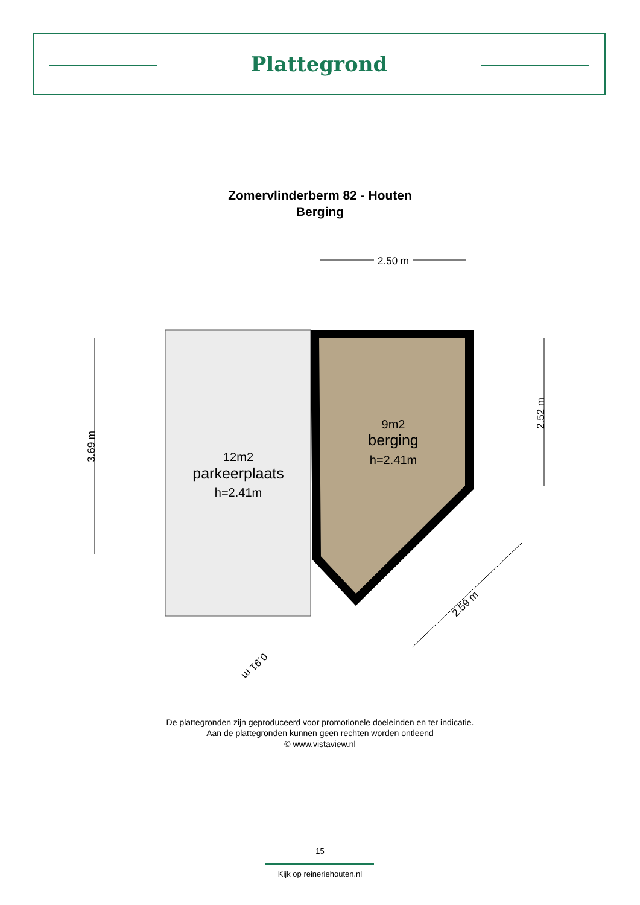Plattegrond
Zomervlinderberm 82 - Houten
Berging
2.50 m
9m2
berging
h=2.41m
12m2
parkeerplaats
h=2.41m
3.69 m
2.52 m
2.59 m
0.91 m
De plattegronden zijn geproduceerd voor promotionele doeleinden en ter indicatie.
Aan de plattegronden kunnen geen rechten worden ontleend
© www.vistaview.nl
15
Kijk op reineriehouten.nl